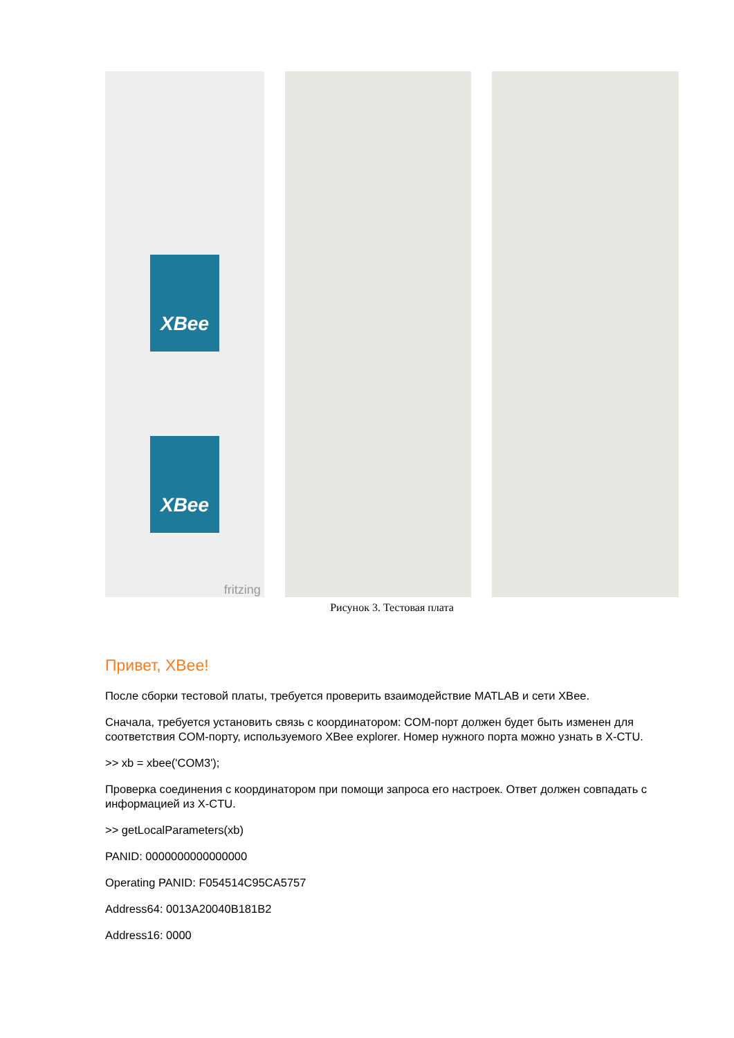XBee
XBee
fritzing
Рисунок 3. Тестовая плата
Привет, XBee!
После сборки тестовой платы, требуется проверить взаимодействие MATLAB и сети XBee.
Сначала, требуется установить связь с координатором: COM-порт должен будет быть изменен для соответствия COM-порту, используемого XBee explorer. Номер нужного порта можно узнать в X-CTU.
>> xb = xbee('COM3');
Проверка соединения с координатором при помощи запроса его настроек. Ответ должен совпадать с информацией из X-CTU.
>> getLocalParameters(xb)
PANID: 0000000000000000
Operating PANID: F054514C95CA5757
Address64: 0013A20040B181B2
Address16: 0000